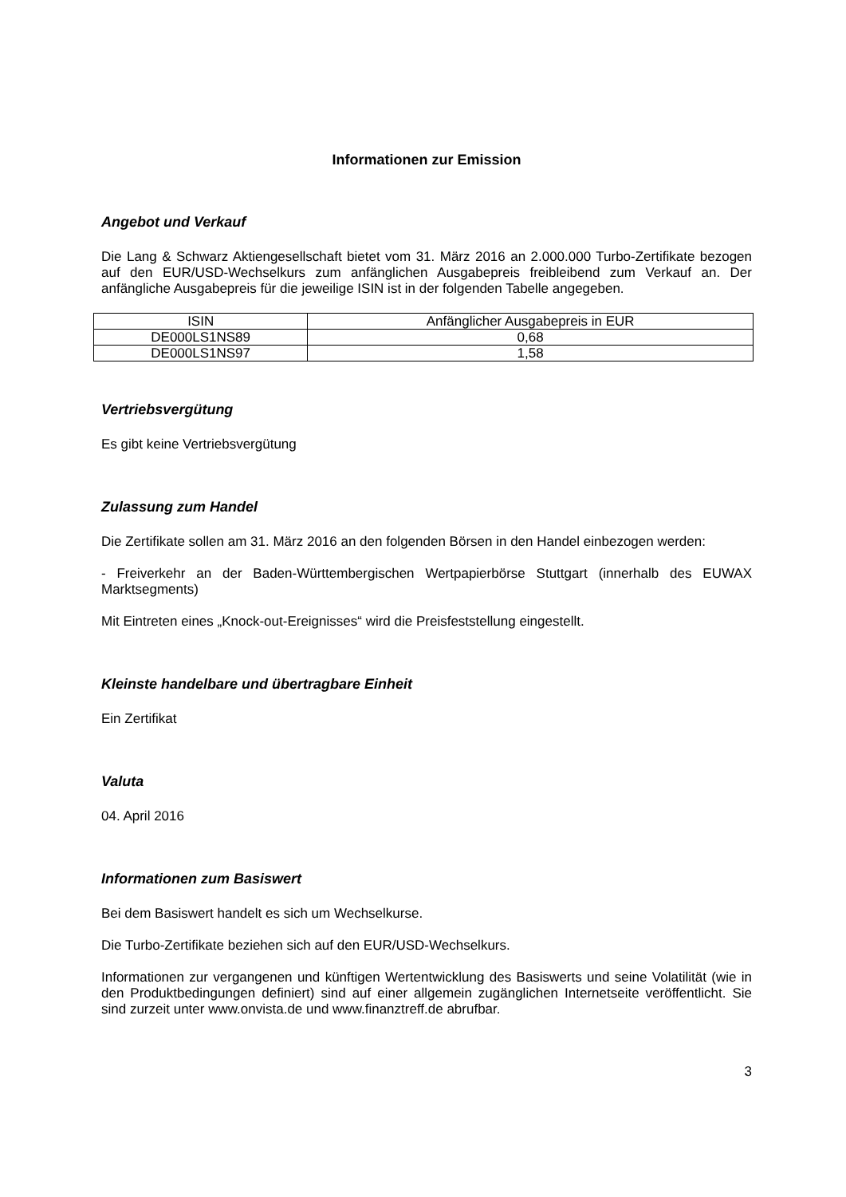Informationen zur Emission
Angebot und Verkauf
Die Lang & Schwarz Aktiengesellschaft bietet vom 31. März 2016 an 2.000.000 Turbo-Zertifikate bezogen auf den EUR/USD-Wechselkurs zum anfänglichen Ausgabepreis freibleibend zum Verkauf an. Der anfängliche Ausgabepreis für die jeweilige ISIN ist in der folgenden Tabelle angegeben.
| ISIN | Anfänglicher Ausgabepreis in EUR |
| --- | --- |
| DE000LS1NS89 | 0,68 |
| DE000LS1NS97 | 1,58 |
Vertriebsvergütung
Es gibt keine Vertriebsvergütung
Zulassung zum Handel
Die Zertifikate sollen am 31. März 2016 an den folgenden Börsen in den Handel einbezogen werden:
- Freiverkehr an der Baden-Württembergischen Wertpapierbörse Stuttgart (innerhalb des EUWAX Marktsegments)
Mit Eintreten eines „Knock-out-Ereignisses“ wird die Preisfeststellung eingestellt.
Kleinste handelbare und übertragbare Einheit
Ein Zertifikat
Valuta
04. April 2016
Informationen zum Basiswert
Bei dem Basiswert handelt es sich um Wechselkurse.
Die Turbo-Zertifikate beziehen sich auf den EUR/USD-Wechselkurs.
Informationen zur vergangenen und künftigen Wertentwicklung des Basiswerts und seine Volatilität (wie in den Produktbedingungen definiert) sind auf einer allgemein zugänglichen Internetseite veröffentlicht. Sie sind zurzeit unter www.onvista.de und www.finanztreff.de abrufbar.
3